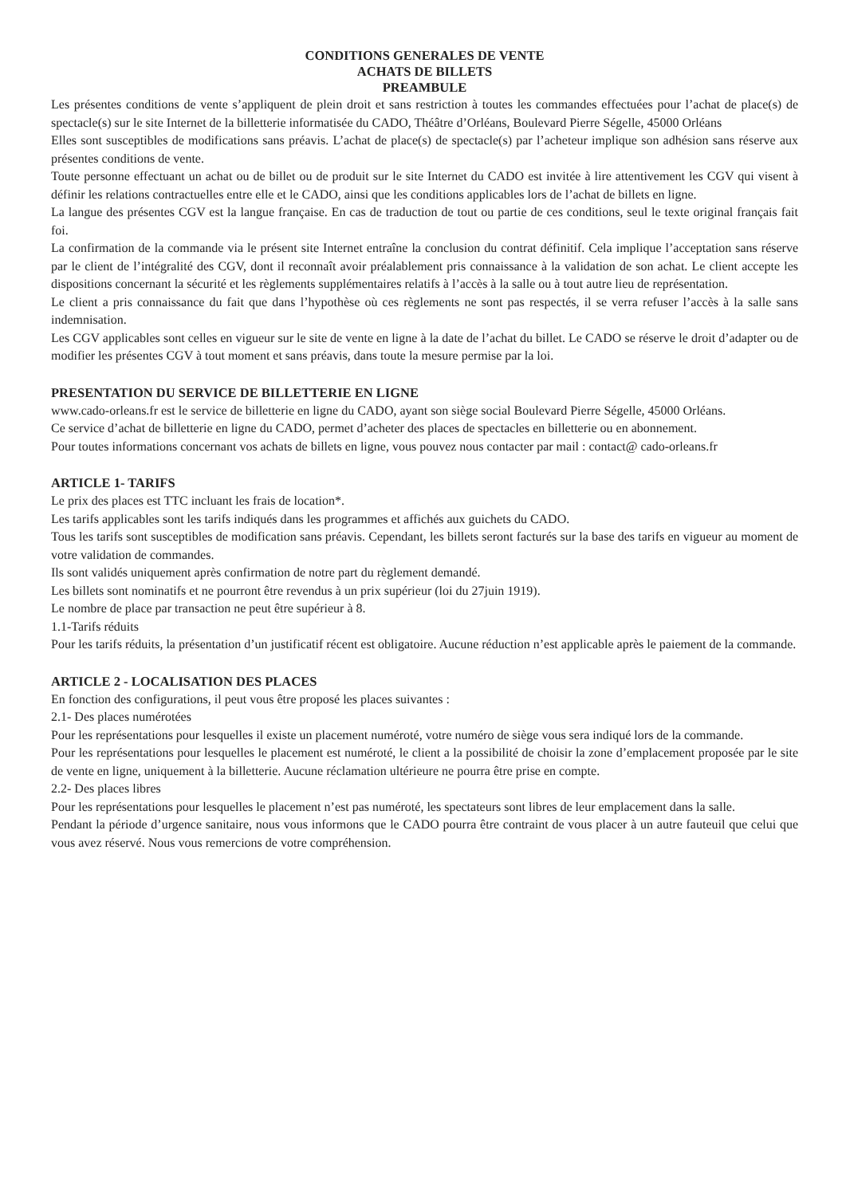CONDITIONS GENERALES DE VENTE
ACHATS DE BILLETS
PREAMBULE
Les présentes conditions de vente s’appliquent de plein droit et sans restriction à toutes les commandes effectuées pour l’achat de place(s) de spectacle(s) sur le site Internet de la billetterie informatisée du CADO, Théâtre d’Orléans, Boulevard Pierre Ségelle, 45000 Orléans
Elles sont susceptibles de modifications sans préavis. L’achat de place(s) de spectacle(s) par l’acheteur implique son adhésion sans réserve aux présentes conditions de vente.
Toute personne effectuant un achat ou de billet ou de produit sur le site Internet du CADO est invitée à lire attentivement les CGV qui visent à définir les relations contractuelles entre elle et le CADO, ainsi que les conditions applicables lors de l’achat de billets en ligne.
La langue des présentes CGV est la langue française. En cas de traduction de tout ou partie de ces conditions, seul le texte original français fait foi.
La confirmation de la commande via le présent site Internet entraîne la conclusion du contrat définitif. Cela implique l’acceptation sans réserve par le client de l’intégralité des CGV, dont il reconnaît avoir préalablement pris connaissance à la validation de son achat. Le client accepte les dispositions concernant la sécurité et les règlements supplémentaires relatifs à l’accès à la salle ou à tout autre lieu de représentation.
Le client a pris connaissance du fait que dans l’hypothèse où ces règlements ne sont pas respectés, il se verra refuser l’accès à la salle sans indemnisation.
Les CGV applicables sont celles en vigueur sur le site de vente en ligne à la date de l’achat du billet. Le CADO se réserve le droit d’adapter ou de modifier les présentes CGV à tout moment et sans préavis, dans toute la mesure permise par la loi.
PRESENTATION DU SERVICE DE BILLETTERIE EN LIGNE
www.cado-orleans.fr est le service de billetterie en ligne du CADO, ayant son siège social Boulevard Pierre Ségelle, 45000 Orléans.
Ce service d’achat de billetterie en ligne du CADO, permet d’acheter des places de spectacles en billetterie ou en abonnement.
Pour toutes informations concernant vos achats de billets en ligne, vous pouvez nous contacter par mail : contact@ cado-orleans.fr
ARTICLE 1- TARIFS
Le prix des places est TTC incluant les frais de location*.
Les tarifs applicables sont les tarifs indiqués dans les programmes et affichés aux guichets du CADO.
Tous les tarifs sont susceptibles de modification sans préavis. Cependant, les billets seront facturés sur la base des tarifs en vigueur au moment de votre validation de commandes.
Ils sont validés uniquement après confirmation de notre part du règlement demandé.
Les billets sont nominatifs et ne pourront être revendus à un prix supérieur (loi du 27juin 1919).
Le nombre de place par transaction ne peut être supérieur à 8.
1.1-Tarifs réduits
Pour les tarifs réduits, la présentation d’un justificatif récent est obligatoire. Aucune réduction n’est applicable après le paiement de la commande.
ARTICLE 2 - LOCALISATION DES PLACES
En fonction des configurations, il peut vous être proposé les places suivantes :
2.1- Des places numérotées
Pour les représentations pour lesquelles il existe un placement numéroté, votre numéro de siège vous sera indiqué lors de la commande.
Pour les représentations pour lesquelles le placement est numéroté, le client a la possibilité de choisir la zone d’emplacement proposée par le site de vente en ligne, uniquement à la billetterie. Aucune réclamation ultérieure ne pourra être prise en compte.
2.2- Des places libres
Pour les représentations pour lesquelles le placement n’est pas numéroté, les spectateurs sont libres de leur emplacement dans la salle.
Pendant la période d’urgence sanitaire, nous vous informons que le CADO pourra être contraint de vous placer à un autre fauteuil que celui que vous avez réservé. Nous vous remercions de votre compréhension.